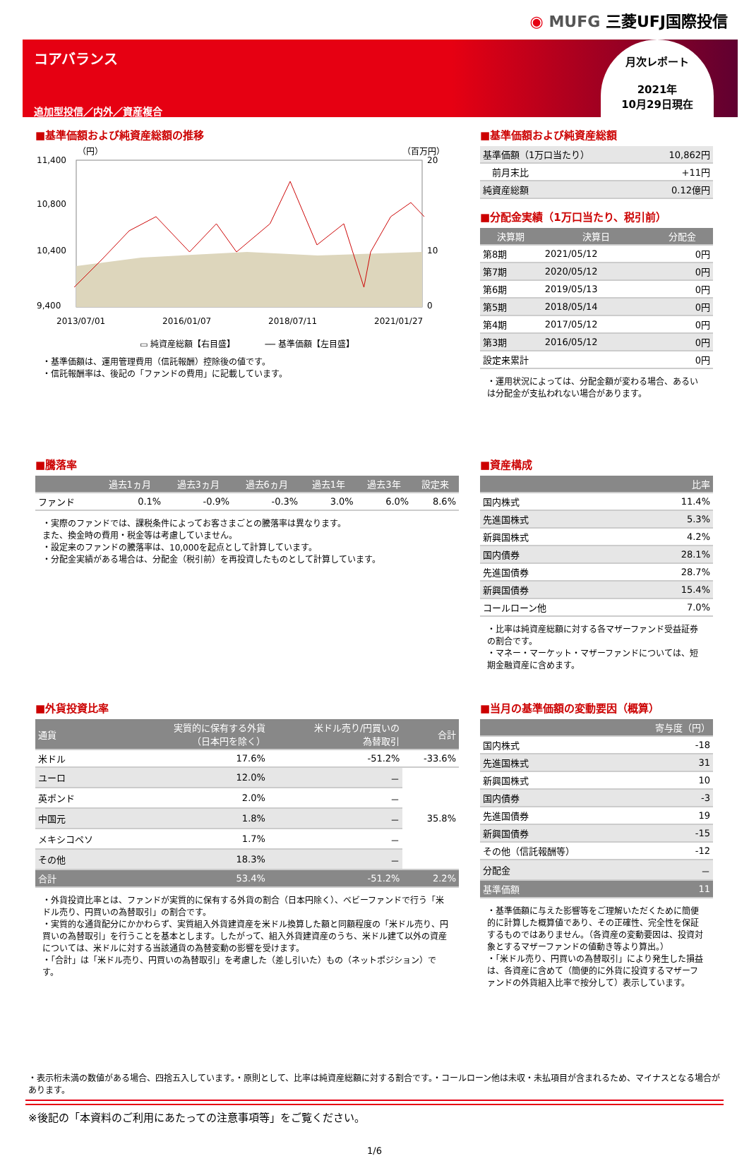◉ MUFG 三菱UFJ国際投信
コアバランス
追加型投信／内外／資産複合
月次レポート
2021年
10月29日現在
■基準価額および純資産総額の推移
（円）
（百万円）
11,400
10,800
10,400
9,400
20
10
0
2013/07/01
2016/01/07
2018/07/11
2021/01/27
▭ 純資産総額【右目盛】　　　　── 基準価額【左目盛】
・基準価額は、運用管理費用（信託報酬）控除後の値です。
・信託報酬率は、後記の「ファンドの費用」に記載しています。
■基準価額および純資産総額
| 基準価額（1万口当たり） | 10,862円 |
| 前月末比 | +11円 |
| 純資産総額 | 0.12億円 |
■分配金実績（1万口当たり、税引前）
| 決算期 | 決算日 | 分配金 |
| --- | --- | --- |
| 第8期 | 2021/05/12 | 0円 |
| 第7期 | 2020/05/12 | 0円 |
| 第6期 | 2019/05/13 | 0円 |
| 第5期 | 2018/05/14 | 0円 |
| 第4期 | 2017/05/12 | 0円 |
| 第3期 | 2016/05/12 | 0円 |
| 設定来累計 | | 0円 |
・運用状況によっては、分配金額が変わる場合、あるいは分配金が支払われない場合があります。
■騰落率
| | 過去1ヵ月 | 過去3ヵ月 | 過去6ヵ月 | 過去1年 | 過去3年 | 設定来 |
| --- | --- | --- | --- | --- | --- | --- |
| ファンド | 0.1% | -0.9% | -0.3% | 3.0% | 6.0% | 8.6% |
・実際のファンドでは、課税条件によってお客さまごとの騰落率は異なります。
また、換金時の費用・税金等は考慮していません。
・設定来のファンドの騰落率は、10,000を起点として計算しています。
・分配金実績がある場合は、分配金（税引前）を再投資したものとして計算しています。
■資産構成
| | 比率 |
| --- | --- |
| 国内株式 | 11.4% |
| 先進国株式 | 5.3% |
| 新興国株式 | 4.2% |
| 国内債券 | 28.1% |
| 先進国債券 | 28.7% |
| 新興国債券 | 15.4% |
| コールローン他 | 7.0% |
・比率は純資産総額に対する各マザーファンド受益証券の割合です。
・マネー・マーケット・マザーファンドについては、短期金融資産に含めます。
■外貨投資比率
| 通貨 | 実質的に保有する外貨 （日本円を除く） | 米ドル売り/円買いの 為替取引 | 合計 |
| --- | --- | --- | --- |
| 米ドル | 17.6% | -51.2% | -33.6% |
| ユーロ | 12.0% | － | 35.8% |
| 英ポンド | 2.0% | － | |
| 中国元 | 1.8% | － | |
| メキシコペソ | 1.7% | － | |
| その他 | 18.3% | － | |
| 合計 | 53.4% | -51.2% | 2.2% |
・外貨投資比率とは、ファンドが実質的に保有する外貨の割合（日本円除く）、ベビーファンドで行う「米ドル売り、円買いの為替取引」の割合です。
・実質的な通貨配分にかかわらず、実質組入外貨建資産を米ドル換算した額と同額程度の「米ドル売り、円買いの為替取引」を行うことを基本とします。したがって、組入外貨建資産のうち、米ドル建て以外の資産については、米ドルに対する当該通貨の為替変動の影響を受けます。
・「合計」は「米ドル売り、円買いの為替取引」を考慮した（差し引いた）もの（ネットポジション）です。
■当月の基準価額の変動要因（概算）
| | 寄与度（円） |
| --- | --- |
| 国内株式 | -18 |
| 先進国株式 | 31 |
| 新興国株式 | 10 |
| 国内債券 | -3 |
| 先進国債券 | 19 |
| 新興国債券 | -15 |
| その他（信託報酬等） | -12 |
| 分配金 | － |
| 基準価額 | 11 |
・基準価額に与えた影響等をご理解いただくために簡便的に計算した概算値であり、その正確性、完全性を保証するものではありません。（各資産の変動要因は、投資対象とするマザーファンドの値動き等より算出。）
・「米ドル売り、円買いの為替取引」により発生した損益は、各資産に含めて（簡便的に外貨に投資するマザーファンドの外貨組入比率で按分して）表示しています。
・表示桁未満の数値がある場合、四捨五入しています。・原則として、比率は純資産総額に対する割合です。・コールローン他は未収・未払項目が含まれるため、マイナスとなる場合があります。
※後記の「本資料のご利用にあたっての注意事項等」をご覧ください。
1/6